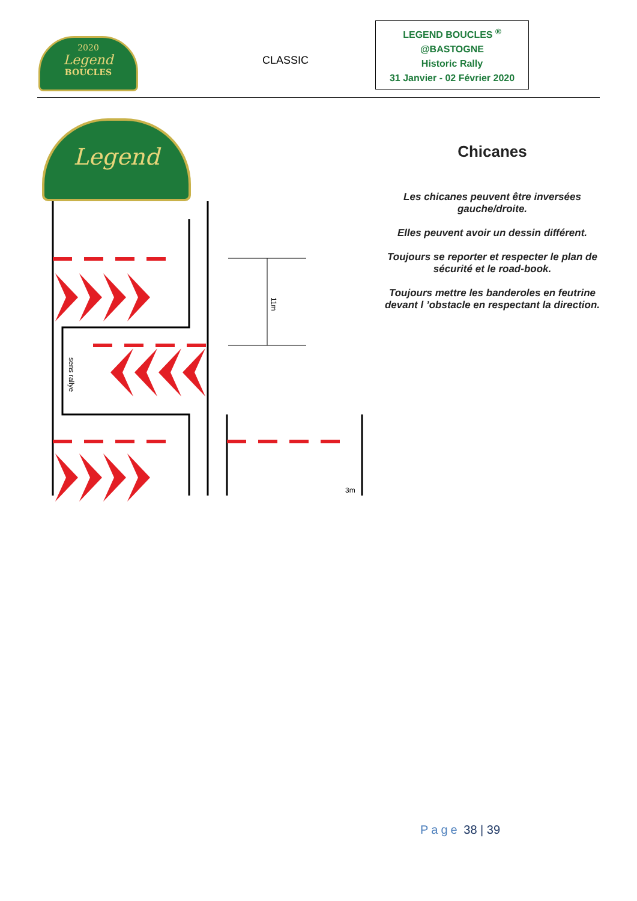2020
Legend
BOUCLES
CLASSIC
LEGEND BOUCLES <sup>®</sup>
@BASTOGNE
Historic Rally
31 Janvier - 02 Février 2020
Legend
sens rallye
11m
3m
Chicanes
Les chicanes peuvent être inversées gauche/droite.
Elles peuvent avoir un dessin différent.
Toujours se reporter et respecter le plan de sécurité et le road-book.
Toujours mettre les banderoles en feutrine devant l ’obstacle en respectant la direction.
Page 38 | 39